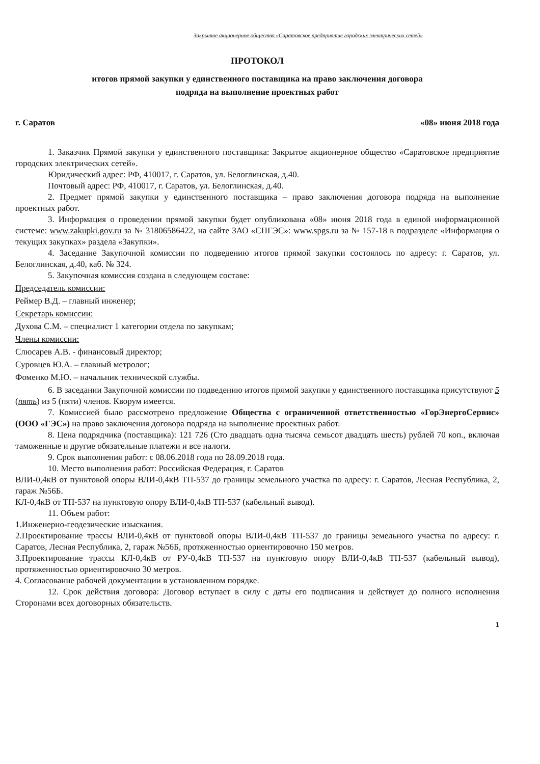Закрытое акционерное общество «Саратовское предприятие городских электрических сетей»
ПРОТОКОЛ
итогов прямой закупки у единственного поставщика на право заключения договора
подряда на выполнение проектных работ
г. Саратов «08» июня 2018 года
1. Заказчик Прямой закупки у единственного поставщика: Закрытое акционерное общество «Саратовское предприятие городских электрических сетей».
Юридический адрес: РФ, 410017, г. Саратов, ул. Белоглинская, д.40.
Почтовый адрес: РФ, 410017, г. Саратов, ул. Белоглинская, д.40.
2. Предмет прямой закупки у единственного поставщика – право заключения договора подряда на выполнение проектных работ.
3. Информация о проведении прямой закупки будет опубликована «08» июня 2018 года в единой информационной системе: www.zakupki.gov.ru за № 31806586422, на сайте ЗАО «СПГЭС»: www.spgs.ru за № 157-18 в подразделе «Информация о текущих закупках» раздела «Закупки».
4. Заседание Закупочной комиссии по подведению итогов прямой закупки состоялось по адресу: г. Саратов, ул. Белоглинская, д.40, каб. № 324.
5. Закупочная комиссия создана в следующем составе:
Председатель комиссии:
Реймер В.Д. – главный инженер;
Секретарь комиссии:
Духова С.М. – специалист 1 категории отдела по закупкам;
Члены комиссии:
Слюсарев А.В. - финансовый директор;
Суровцев Ю.А. – главный метролог;
Фоменко М.Ю. – начальник технической службы.
6. В заседании Закупочной комиссии по подведению итогов прямой закупки у единственного поставщика присутствуют 5 (пять) из 5 (пяти) членов. Кворум имеется.
7. Комиссией было рассмотрено предложение Общества с ограниченной ответственностью «ГорЭнергоСервис» (ООО «ГЭС») на право заключения договора подряда на выполнение проектных работ.
8. Цена подрядчика (поставщика): 121 726 (Сто двадцать одна тысяча семьсот двадцать шесть) рублей 70 коп., включая таможенные и другие обязательные платежи и все налоги.
9. Срок выполнения работ: с 08.06.2018 года по 28.09.2018 года.
10. Место выполнения работ: Российская Федерация, г. Саратов
ВЛИ-0,4кВ от пунктовой опоры ВЛИ-0,4кВ ТП-537 до границы земельного участка по адресу: г. Саратов, Лесная Республика, 2, гараж №56Б.
КЛ-0,4кВ от ТП-537 на пунктовую опору ВЛИ-0,4кВ ТП-537 (кабельный вывод).
11. Объем работ:
1.Инженерно-геодезические изыскания.
2.Проектирование трассы ВЛИ-0,4кВ от пунктовой опоры ВЛИ-0,4кВ ТП-537 до границы земельного участка по адресу: г. Саратов, Лесная Республика, 2, гараж №56Б, протяженностью ориентировочно 150 метров.
3.Проектирование трассы КЛ-0,4кВ от РУ-0,4кВ ТП-537 на пунктовую опору ВЛИ-0,4кВ ТП-537 (кабельный вывод), протяженностью ориентировочно 30 метров.
4. Согласование рабочей документации в установленном порядке.
12. Срок действия договора: Договор вступает в силу с даты его подписания и действует до полного исполнения Сторонами всех договорных обязательств.
1